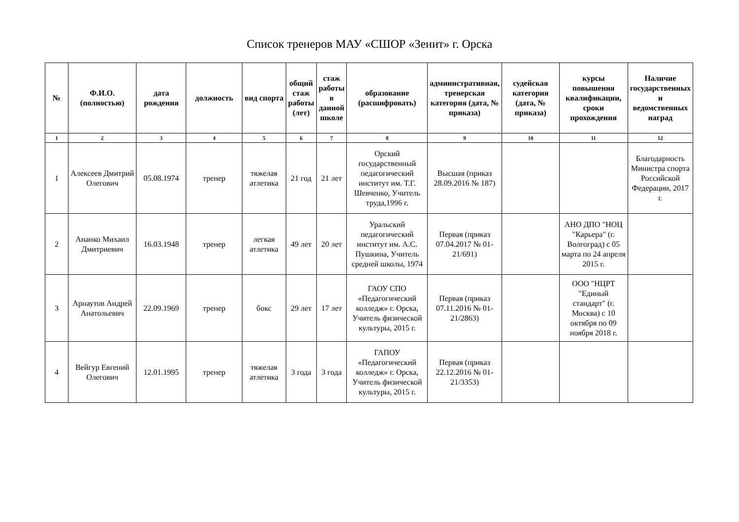Список тренеров МАУ «СШОР «Зенит» г. Орска
| № | Ф.И.О. (полностью) | дата рождения | должность | вид спорта | общий стаж работы (лет) | стаж работы в данной школе | образование (расшифровать) | административная, тренерская категория (дата, № приказа) | судейская категория (дата, № приказа) | курсы повышения квалификации, сроки прохождения | Наличие государственных и ведомственных наград |
| --- | --- | --- | --- | --- | --- | --- | --- | --- | --- | --- | --- |
| 1 | 2 | 3 | 4 | 5 | 6 | 7 | 8 | 9 | 10 | 11 | 12 |
| 1 | Алексеев Дмитрий Олегович | 05.08.1974 | тренер | тяжелая атлетика | 21 год | 21 лет | Орский государственный педагогический институт им. Т.Г. Шевченко, Учитель труда,1996 г. | Высшая (приказ 28.09.2016 № 187) | | | Благодарность Министра спорта Российской Федерации, 2017 г. |
| 2 | Ананко Михаил Дмитриевич | 16.03.1948 | тренер | легкая атлетика | 49 лет | 20 лет | Уральский педагогический институт им. А.С. Пушкина, Учитель средней школы, 1974 | Первая (приказ 07.04.2017 № 01-21/691) | | АНО ДПО "НОЦ "Карьера" (г. Волгоград) с 05 марта по 24 апреля 2015 г. | |
| 3 | Арнаутов Андрей Анатольевич | 22.09.1969 | тренер | бокс | 29 лет | 17 лет | ГАОУ СПО «Педагогический колледж» г. Орска, Учитель физической культуры, 2015 г. | Первая (приказ 07.11.2016 № 01-21/2863) | | ООО "НЦРТ "Единый стандарт" (г. Москва) с 10 октября по 09 ноября 2018 г. | |
| 4 | Вейгур Евгений Олегович | 12.01.1995 | тренер | тяжелая атлетика | 3 года | 3 года | ГАПОУ «Педагогический колледж» г. Орска, Учитель физической культуры, 2015 г. | Первая (приказ 22.12.2016 № 01-21/3353) | | | |